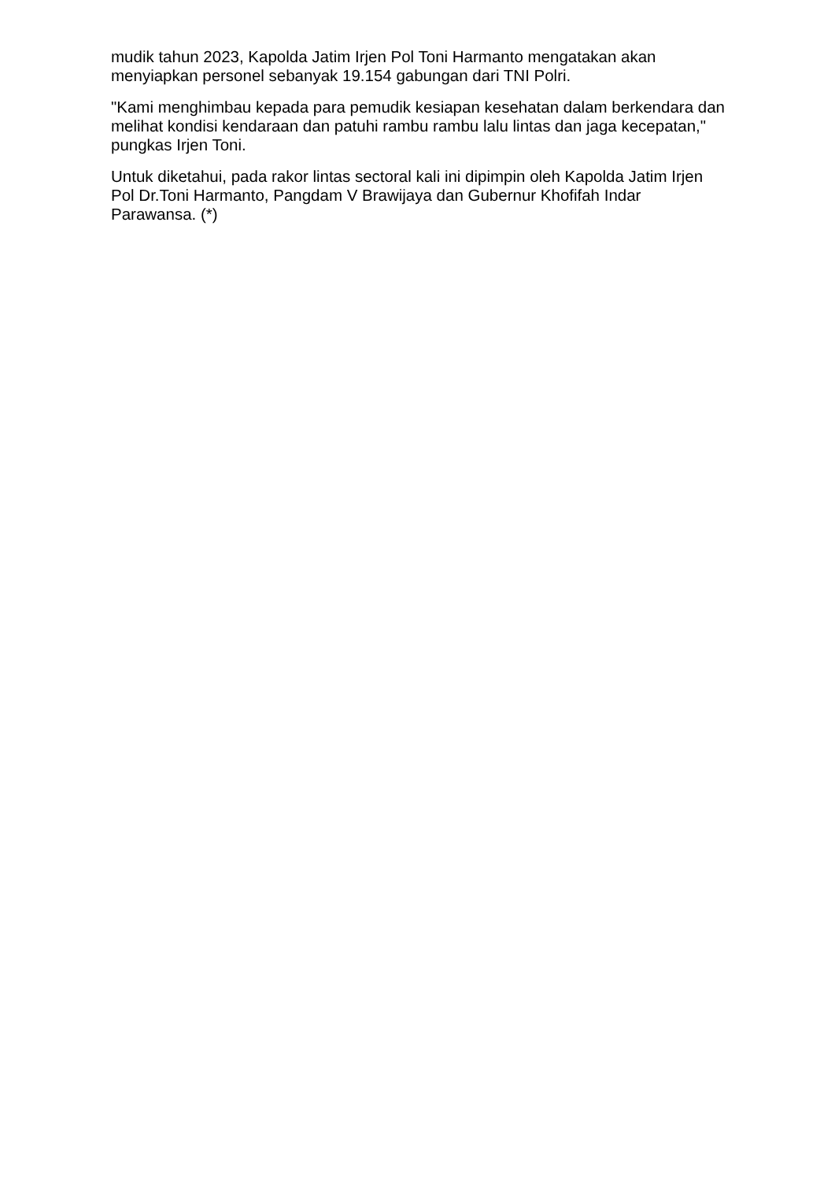mudik tahun 2023, Kapolda Jatim Irjen Pol Toni Harmanto mengatakan akan menyiapkan personel sebanyak 19.154 gabungan dari TNI Polri.
"Kami menghimbau kepada para pemudik kesiapan kesehatan dalam berkendara dan melihat kondisi kendaraan dan patuhi rambu rambu lalu lintas dan jaga kecepatan," pungkas Irjen Toni.
Untuk diketahui, pada rakor lintas sectoral kali ini dipimpin oleh Kapolda Jatim Irjen Pol Dr.Toni Harmanto, Pangdam V Brawijaya dan Gubernur Khofifah Indar Parawansa. (*)